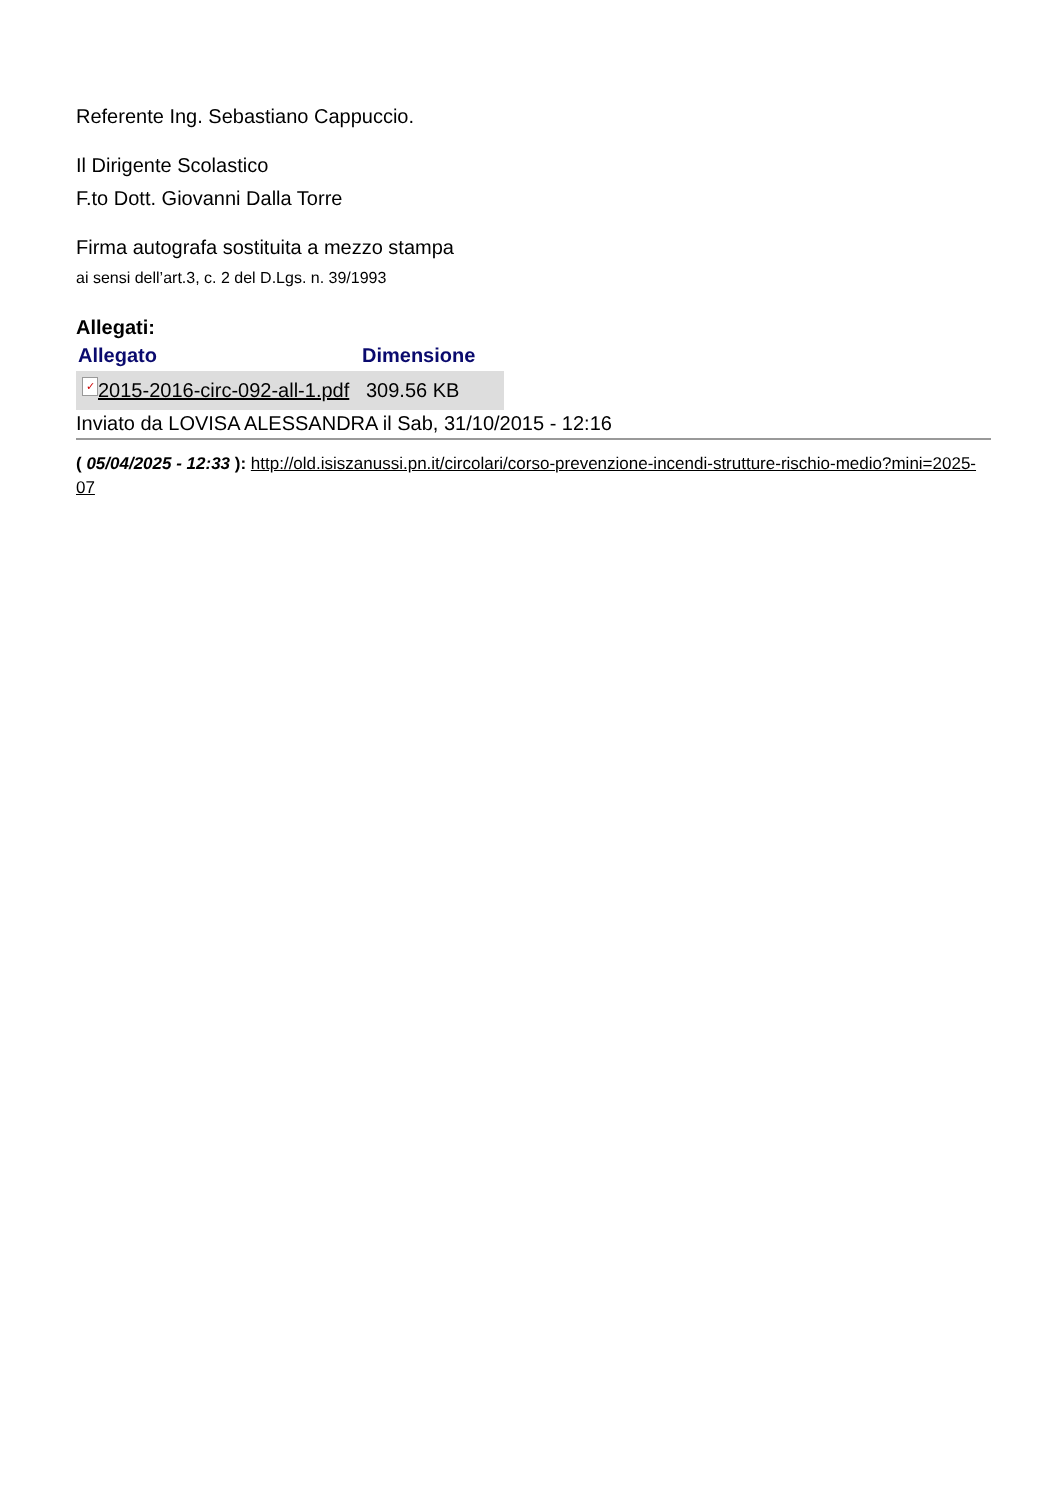Referente Ing. Sebastiano Cappuccio.
Il Dirigente Scolastico
F.to Dott. Giovanni Dalla Torre
Firma autografa sostituita a mezzo stampa
ai sensi dell’art.3, c. 2 del D.Lgs. n. 39/1993
Allegati:
| Allegato | Dimensione |
| --- | --- |
| ✓ 2015-2016-circ-092-all-1.pdf | 309.56 KB |
Inviato da LOVISA ALESSANDRA il Sab, 31/10/2015 - 12:16
( 05/04/2025 - 12:33 ): http://old.isiszanussi.pn.it/circolari/corso-prevenzione-incendi-strutture-rischio-medio?mini=2025-07